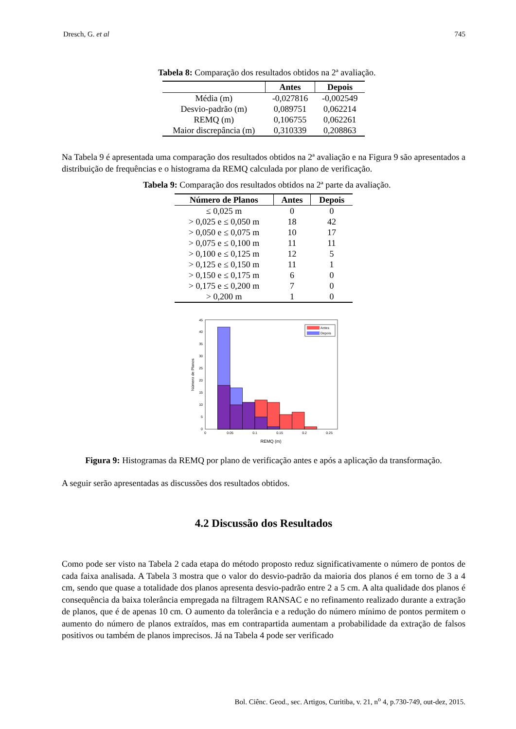Dresch, G. et al 745
Tabela 8: Comparação dos resultados obtidos na 2ª avaliação.
| | Antes | Depois |
| --- | --- | --- |
| Média (m) | -0,027816 | -0,002549 |
| Desvio-padrão (m) | 0,089751 | 0,062214 |
| REMQ (m) | 0,106755 | 0,062261 |
| Maior discrepância (m) | 0,310339 | 0,208863 |
Na Tabela 9 é apresentada uma comparação dos resultados obtidos na 2ª avaliação e na Figura 9 são apresentados a distribuição de frequências e o histograma da REMQ calculada por plano de verificação.
Tabela 9: Comparação dos resultados obtidos na 2ª parte da avaliação.
| Número de Planos | Antes | Depois |
| --- | --- | --- |
| ≤ 0,025 m | 0 | 0 |
| > 0,025 e ≤ 0,050 m | 18 | 42 |
| > 0,050 e ≤ 0,075 m | 10 | 17 |
| > 0,075 e ≤ 0,100 m | 11 | 11 |
| > 0,100 e ≤ 0,125 m | 12 | 5 |
| > 0,125 e ≤ 0,150 m | 11 | 1 |
| > 0,150 e ≤ 0,175 m | 6 | 0 |
| > 0,175 e ≤ 0,200 m | 7 | 0 |
| > 0,200 m | 1 | 0 |
Antes
Depois
0
5
10
15
20
25
30
35
40
45
0
0.05
0.1
0.15
0.2
0.25
REMQ (m)
Número de Planos
Figura 9: Histogramas da REMQ por plano de verificação antes e após a aplicação da transformação.
A seguir serão apresentadas as discussões dos resultados obtidos.
4.2 Discussão dos Resultados
Como pode ser visto na Tabela 2 cada etapa do método proposto reduz significativamente o número de pontos de cada faixa analisada. A Tabela 3 mostra que o valor do desvio-padrão da maioria dos planos é em torno de 3 a 4 cm, sendo que quase a totalidade dos planos apresenta desvio-padrão entre 2 a 5 cm. A alta qualidade dos planos é consequência da baixa tolerância empregada na filtragem RANSAC e no refinamento realizado durante a extração de planos, que é de apenas 10 cm. O aumento da tolerância e a redução do número mínimo de pontos permitem o aumento do número de planos extraídos, mas em contrapartida aumentam a probabilidade da extração de falsos positivos ou também de planos imprecisos. Já na Tabela 4 pode ser verificado
Bol. Ciênc. Geod., sec. Artigos, Curitiba, v. 21, n<sup>o</sup> 4, p.730-749, out-dez, 2015.